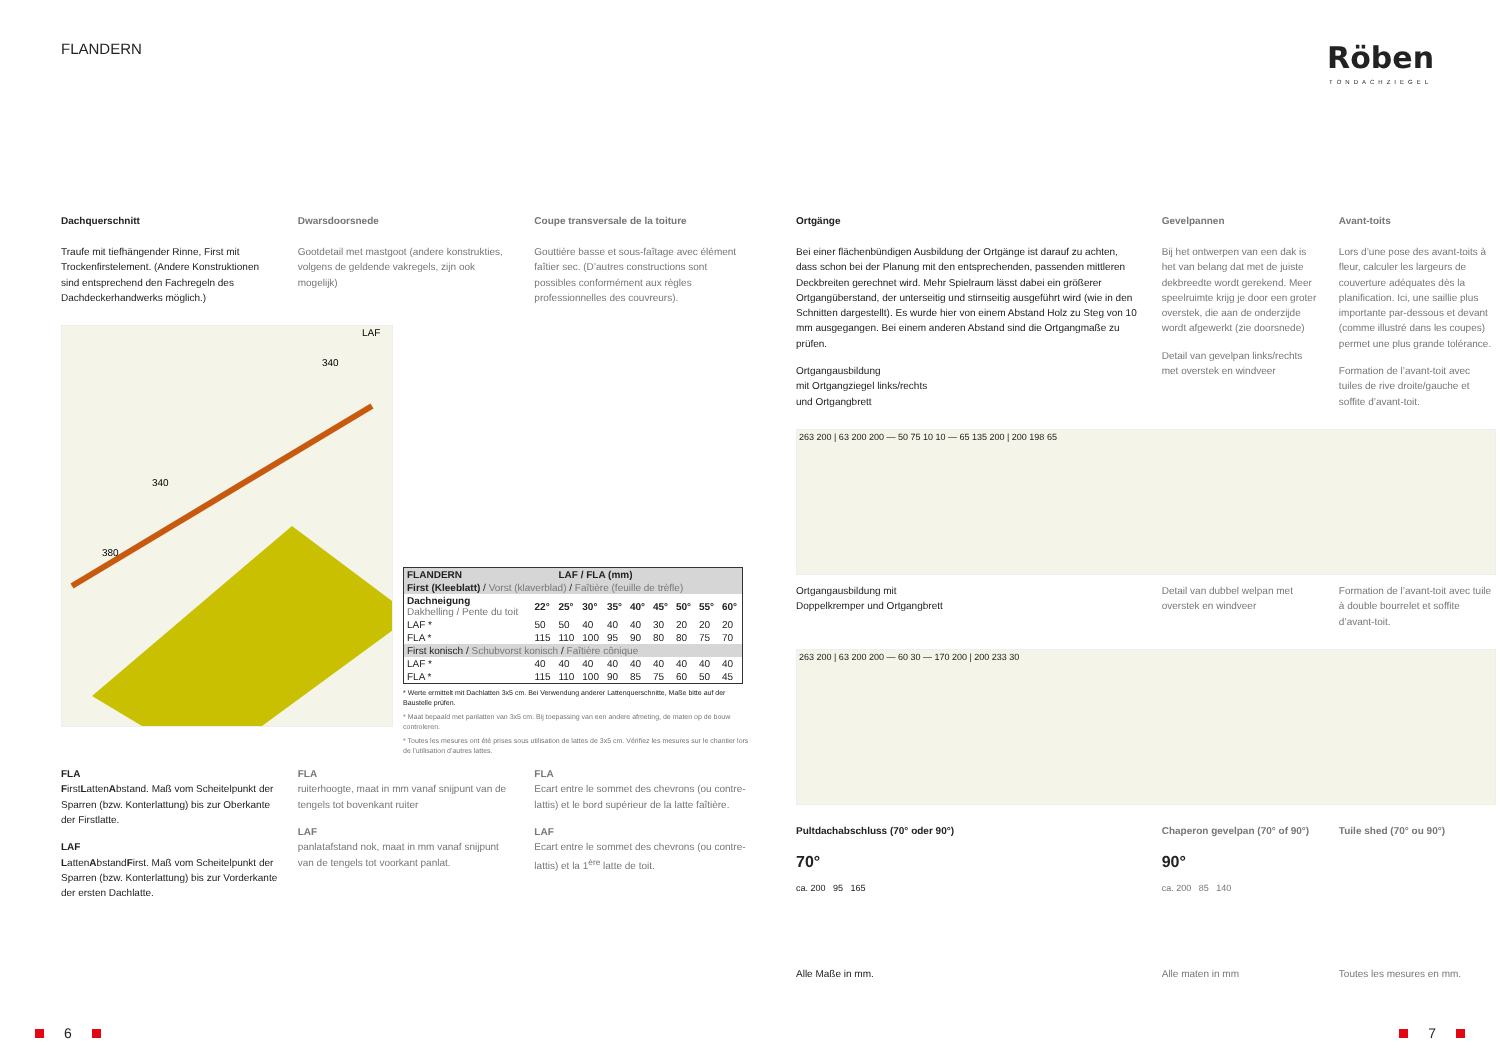FLANDERN Röben
TONDACHZIEGEL
Dachquerschnitt
Traufe mit tiefhängender Rinne, First mit Trockenfirstelement. (Andere Konstruktionen sind entsprechend den Fachregeln des Dachdeckerhandwerks möglich.)
Dwarsdoorsnede
Gootdetail met mastgoot (andere konstrukties, volgens de geldende vakregels, zijn ook mogelijk)
Coupe transversale de la toiture
Gouttière basse et sous-faîtage avec élément faîtier sec. (D’autres constructions sont possibles conformément aux règles professionnelles des couvreurs).
380
340
340
LAF
| FLANDERN | | LAF / FLA (mm) | | | | | | | |
| --- | --- | --- | --- | --- | --- | --- | --- | --- | --- |
| First (Kleeblatt) / Vorst (klaverblad) / Faîtière (feuille de trèfle) | | | | | | | | | |
| Dachneigung Dakhelling / Pente du toit | 22° | 25° | 30° | 35° | 40° | 45° | 50° | 55° | 60° |
| LAF * | 50 | 50 | 40 | 40 | 40 | 30 | 20 | 20 | 20 |
| FLA * | 115 | 110 | 100 | 95 | 90 | 80 | 80 | 75 | 70 |
| First konisch / Schubvorst konisch / Faîtière cônique | | | | | | | | | |
| LAF * | 40 | 40 | 40 | 40 | 40 | 40 | 40 | 40 | 40 |
| FLA * | 115 | 110 | 100 | 90 | 85 | 75 | 60 | 50 | 45 |
* Werte ermittelt mit Dachlatten 3x5 cm. Bei Verwendung anderer Lattenquerschnitte, Maße bitte auf der Baustelle prüfen.
* Maat bepaald met panlatten van 3x5 cm. Bij toepassing van een andere afmeting, de maten op de bouw controleren.
* Toutes les mesures ont été prises sous utilisation de lattes de 3x5 cm. Vérifiez les mesures sur le chantier lors de l’utilisation d’autres lattes.
FLA
FirstLattenAbstand. Maß vom Scheitelpunkt der Sparren (bzw. Konterlattung) bis zur Oberkante der Firstlatte.
LAF
LattenAbstandFirst. Maß vom Scheitelpunkt der Sparren (bzw. Konterlattung) bis zur Vorderkante der ersten Dachlatte.
FLA
ruiterhoogte, maat in mm vanaf snijpunt van de tengels tot bovenkant ruiter
LAF
panlatafstand nok, maat in mm vanaf snijpunt van de tengels tot voorkant panlat.
FLA
Ecart entre le sommet des chevrons (ou contre-lattis) et le bord supérieur de la latte faîtière.
LAF
Ecart entre le sommet des chevrons (ou contre-lattis) et la 1<sup>ère</sup> latte de toit.
Ortgänge
Bei einer flächenbündigen Ausbildung der Ortgänge ist darauf zu achten, dass schon bei der Planung mit den entsprechenden, passenden mittleren Deckbreiten gerechnet wird. Mehr Spielraum lässt dabei ein größerer Ortgangüberstand, der unterseitig und stirnseitig ausgeführt wird (wie in den Schnitten dargestellt). Es wurde hier von einem Abstand Holz zu Steg von 10 mm ausgegangen. Bei einem anderen Abstand sind die Ortgangmaße zu prüfen.
Ortgangausbildung
mit Ortgangziegel links/rechts
und Ortgangbrett
Gevelpannen
Bij het ontwerpen van een dak is het van belang dat met de juiste dekbreedte wordt gerekend. Meer speelruimte krijg je door een groter overstek, die aan de onderzijde wordt afgewerkt (zie doorsnede)
Detail van gevelpan links/rechts met overstek en windveer
Avant-toits
Lors d’une pose des avant-toits à fleur, calculer les largeurs de couverture adéquates dès la planification. Ici, une saillie plus importante par-dessous et devant (comme illustré dans les coupes) permet une plus grande tolérance.
Formation de l’avant-toit avec tuiles de rive droite/gauche et soffite d’avant-toit.
263 200 | 63 200 200 — 50 75 10 10 — 65 135 200 | 200 198 65
Ortgangausbildung mit
Doppelkremper und Ortgangbrett
Detail van dubbel welpan met overstek en windveer
Formation de l’avant-toit avec tuile à double bourrelet et soffite d’avant-toit.
263 200 | 63 200 200 — 60 30 — 170 200 | 200 233 30
Pultdachabschluss (70° oder 90°)
70°
ca. 200 95 165
Alle Maße in mm.
Chaperon gevelpan (70° of 90°)
90°
ca. 200 85 140
Alle maten in mm
Tuile shed (70° ou 90°)
Toutes les mesures en mm.
6 7